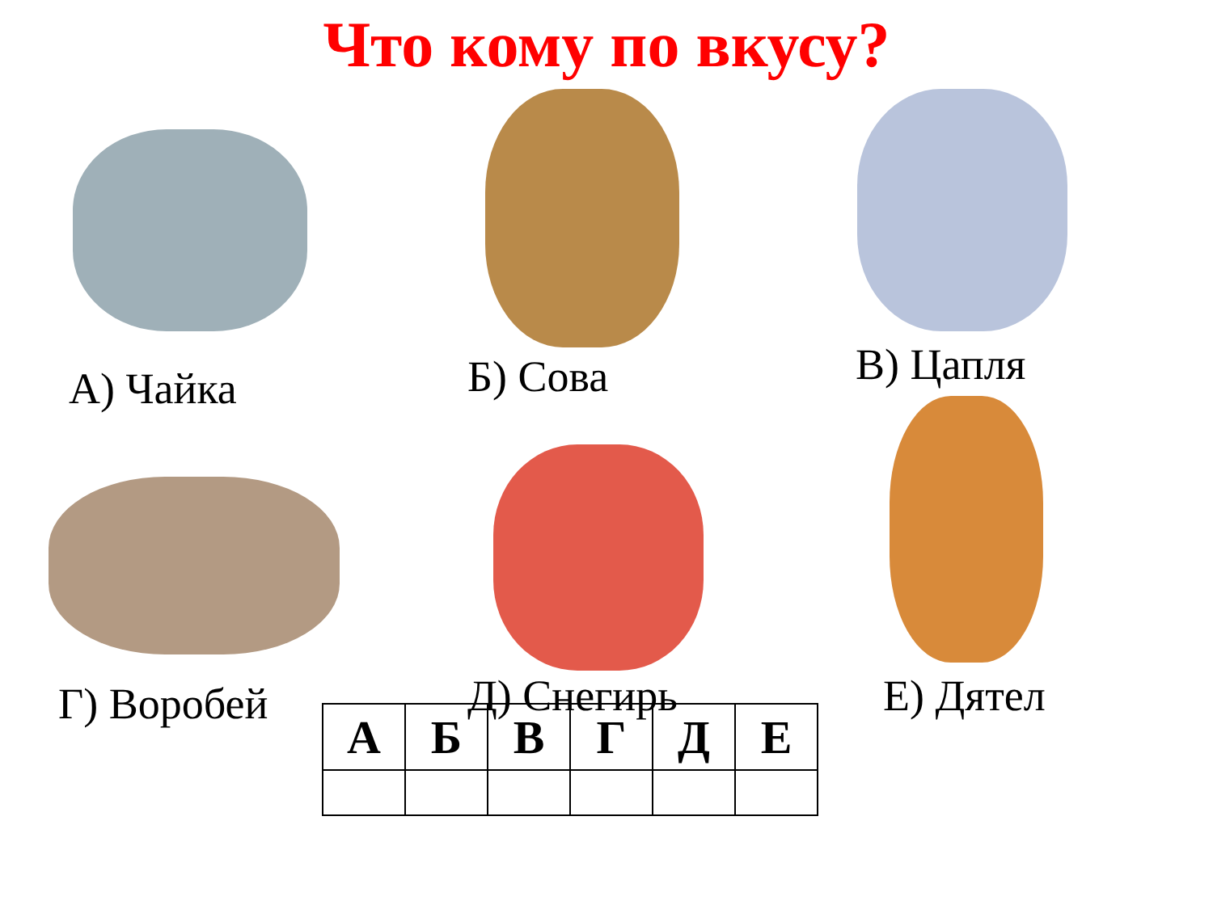Что кому по вкусу?
А) Чайка
Б) Сова
В) Цапля
Г) Воробей
Д) Снегирь
Е) Дятел
| А | Б | В | Г | Д | Е |